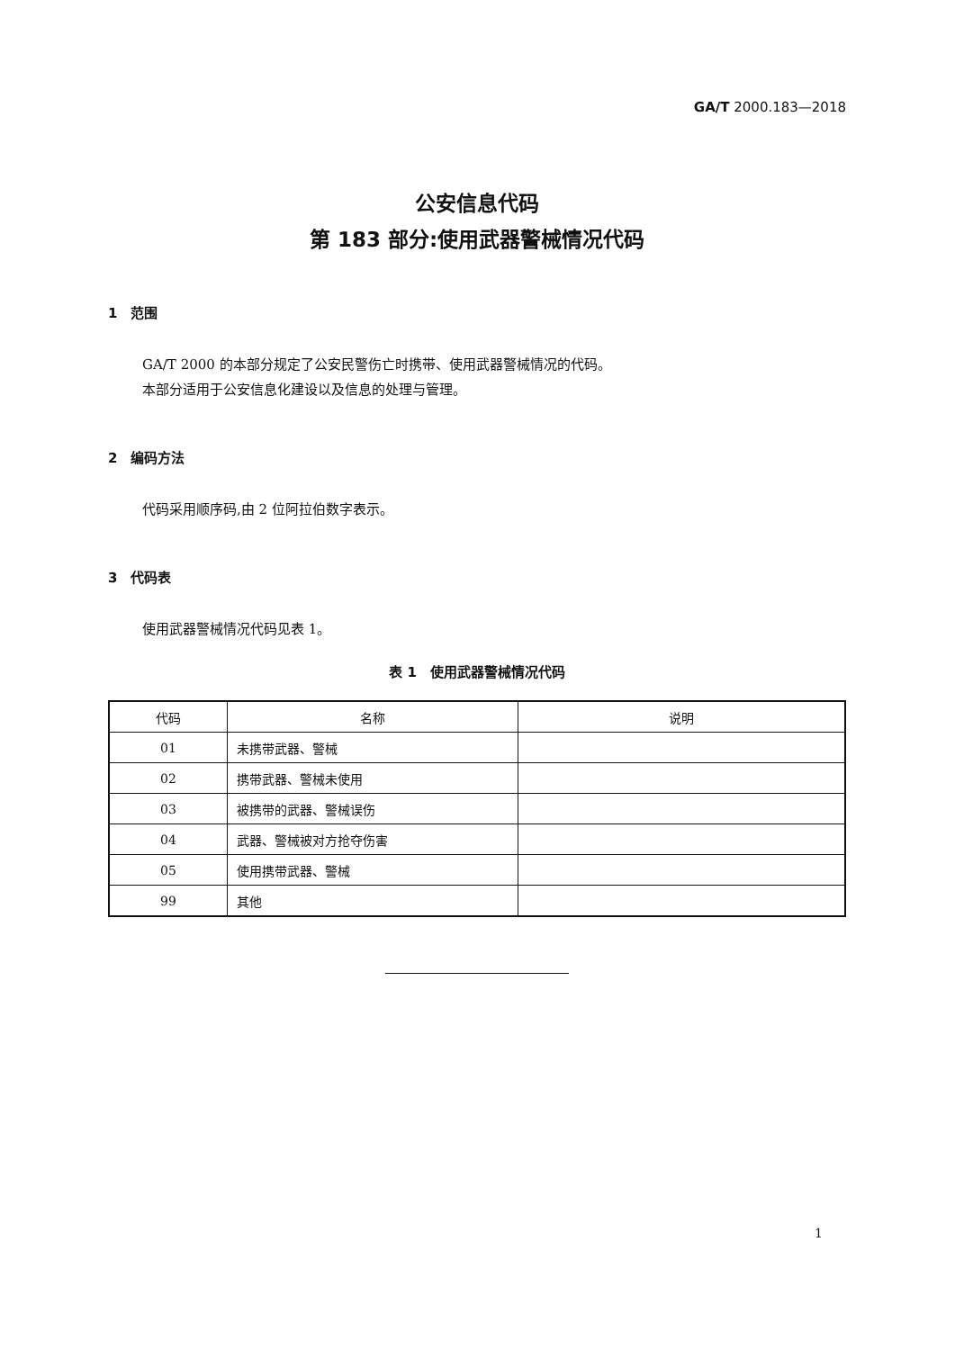GA/T 2000.183—2018
公安信息代码
第 183 部分:使用武器警械情况代码
1　范围
GA/T 2000 的本部分规定了公安民警伤亡时携带、使用武器警械情况的代码。
本部分适用于公安信息化建设以及信息的处理与管理。
2　编码方法
代码采用顺序码,由 2 位阿拉伯数字表示。
3　代码表
使用武器警械情况代码见表 1。
表 1　使用武器警械情况代码
| 代码 | 名称 | 说明 |
| --- | --- | --- |
| 01 | 未携带武器、警械 | |
| 02 | 携带武器、警械未使用 | |
| 03 | 被携带的武器、警械误伤 | |
| 04 | 武器、警械被对方抢夺伤害 | |
| 05 | 使用携带武器、警械 | |
| 99 | 其他 | |
1